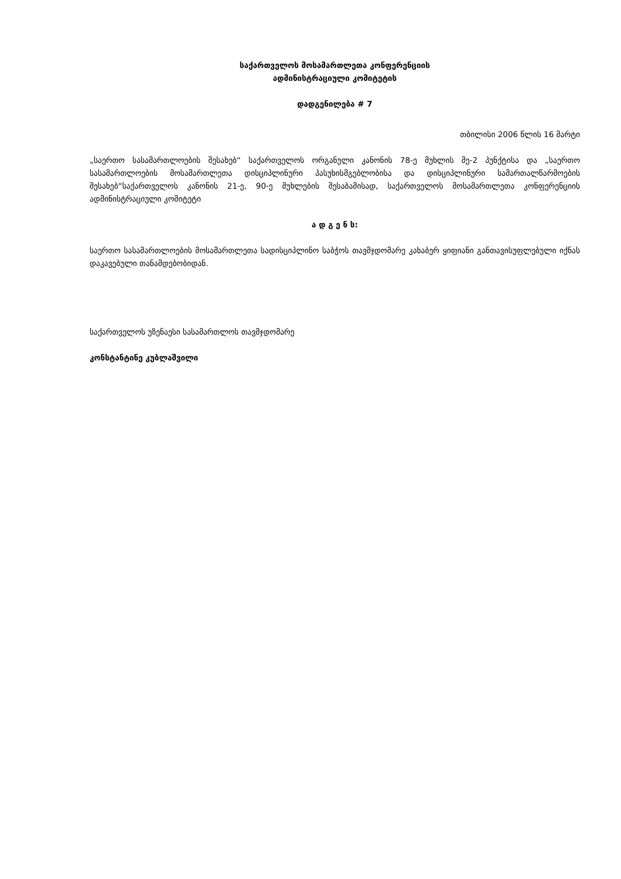საქართველოს მოსამართლეთა კონფერენციის
ადმინისტრაციული კომიტეტის
დადგენილება # 7
თბილისი 2006 წლის 16 მარტი
„საერთო სასამართლოების შესახებ“ საქართველოს ორგანული კანონის 78-ე მუხლის მე-2 პუნქტისა და „საერთო სასამართლოების მოსამართლეთა დისციპლინური პასუხისმგებლობისა და დისციპლინური სამართალწარმოების შესახებ“საქართველოს კანონის 21-ე, 90-ე მუხლების შესაბამისად, საქართველოს მოსამართლეთა კონფერენციის ადმინისტრაციული კომიტეტი
ა დ გ ე ნ ს:
საერთო სასამართლოების მოსამართლეთა სადისციპლინო საბჭოს თავმჯდომარე კახაბერ ყიფიანი განთავისუფლებული იქნას დაკავებული თანამდებობიდან.
საქართველოს უზენაესი სასამართლოს თავმჯდომარე
კონსტანტინე კუბლაშვილი